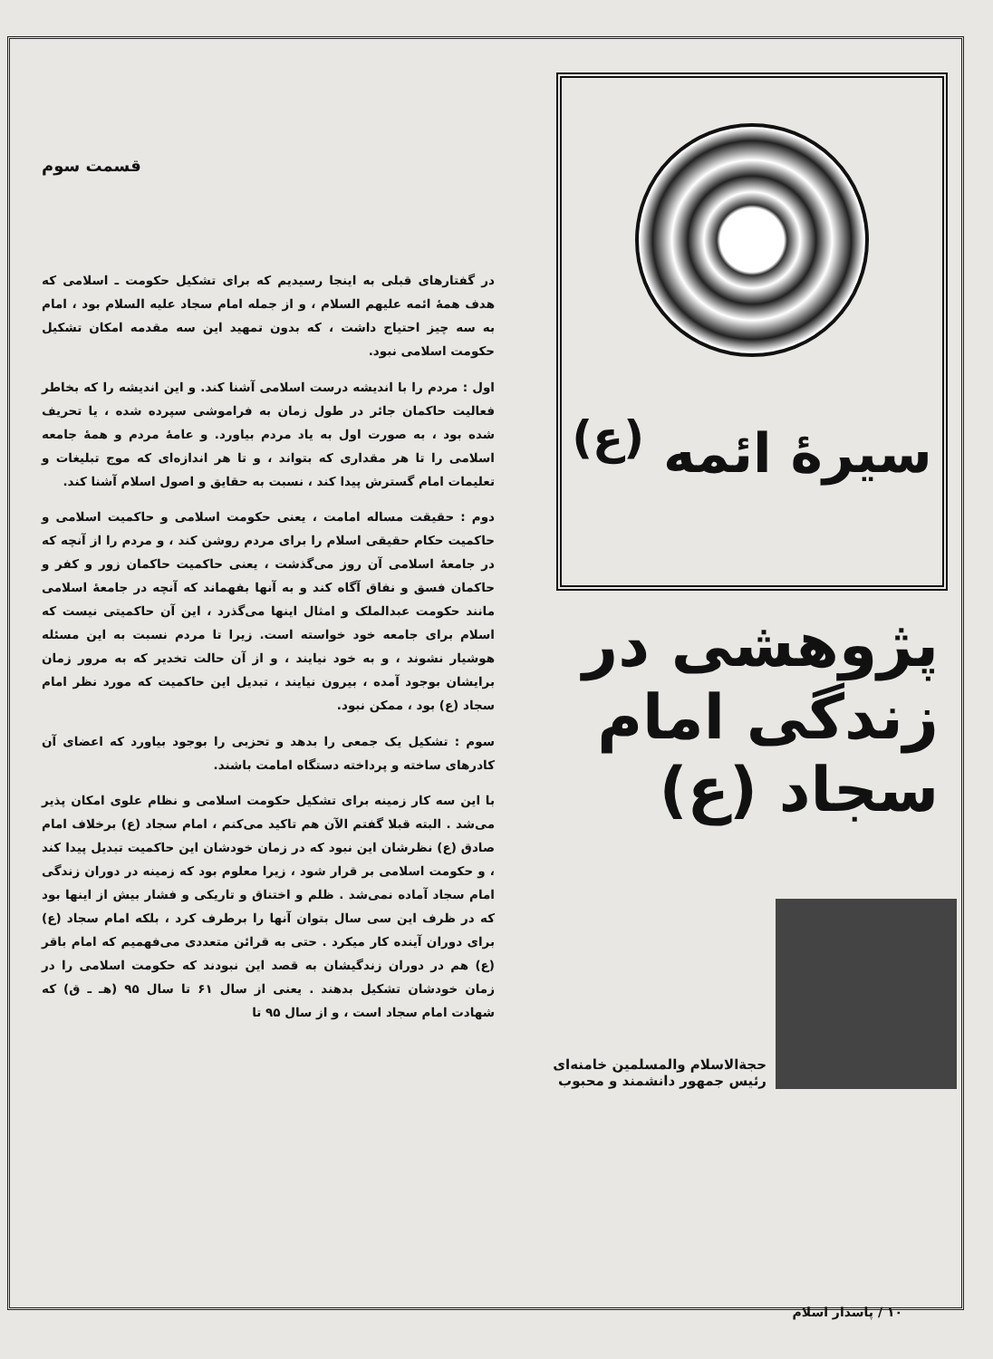سیرهٔ ائمه <sup>(ع)</sup>
پژوهشی در زندگی امام سجاد (ع)
حجة‌الاسلام والمسلمین خامنه‌ای
رئیس جمهور دانشمند و محبوب
قسمت سوم
در گفتارهای قبلی به اینجا رسیدیم که برای تشکیل حکومت ـ اسلامی که هدف همهٔ ائمه علیهم السلام ، و از جمله امام سجاد علیه السلام بود ، امام به سه چیز احتیاج داشت ، که بدون تمهید این سه مقدمه امکان تشکیل حکومت اسلامی نبود.
اول : مردم را با اندیشه درست اسلامی آشنا کند. و این اندیشه را که بخاطر فعالیت حاکمان جائر در طول زمان به فراموشی سپرده شده ، یا تحریف شده بود ، به صورت اول به یاد مردم بیاورد. و عامهٔ مردم و همهٔ جامعه اسلامی را تا هر مقداری که بتواند ، و تا هر اندازه‌ای که موج تبلیغات و تعلیمات امام گسترش پیدا کند ، نسبت به حقایق و اصول اسلام آشنا کند.
دوم : حقیقت مساله امامت ، یعنی حکومت اسلامی و حاکمیت اسلامی و حاکمیت حکام حقیقی اسلام را برای مردم روشن کند ، و مردم را از آنچه که در جامعهٔ اسلامی آن روز می‌گذشت ، یعنی حاکمیت حاکمان زور و کفر و حاکمان فسق و نفاق آگاه کند و به آنها بفهماند که آنچه در جامعهٔ اسلامی مانند حکومت عبدالملک و امثال اینها می‌گذرد ، این آن حاکمیتی نیست که اسلام برای جامعه خود خواسته است. زیرا تا مردم نسبت به این مسئله هوشیار نشوند ، و به خود نیایند ، و از آن حالت تخدیر که به مرور زمان برایشان بوجود آمده ، بیرون نیایند ، تبدیل این حاکمیت که مورد نظر امام سجاد (ع) بود ، ممکن نبود.
سوم : تشکیل یک جمعی را بدهد و تحزبی را بوجود بیاورد که اعضای آن کادرهای ساخته و پرداخته دستگاه امامت باشند.
با این سه کار زمینه برای تشکیل حکومت اسلامی و نظام علوی امکان پذیر می‌شد . البته قبلا گفتم الآن هم تاکید می‌کنم ، امام سجاد (ع) برخلاف امام صادق (ع) نظرشان این نبود که در زمان خودشان این حاکمیت تبدیل پیدا کند ، و حکومت اسلامی بر قرار شود ، زیرا معلوم بود که زمینه در دوران زندگی امام سجاد آماده نمی‌شد . ظلم و اختناق و تاریکی و فشار بیش از اینها بود که در ظرف این سی سال بتوان آنها را برطرف کرد ، بلکه امام سجاد (ع) برای دوران آینده کار میکرد . حتی به قرائن متعددی می‌فهمیم که امام باقر (ع) هم در دوران زندگیشان به قصد این نبودند که حکومت اسلامی را در زمان خودشان تشکیل بدهند . یعنی از سال ۶۱ تا سال ۹۵ (هـ ـ ق) که شهادت امام سجاد است ، و از سال ۹۵ تا
۱۰ / پاسدار اسلام